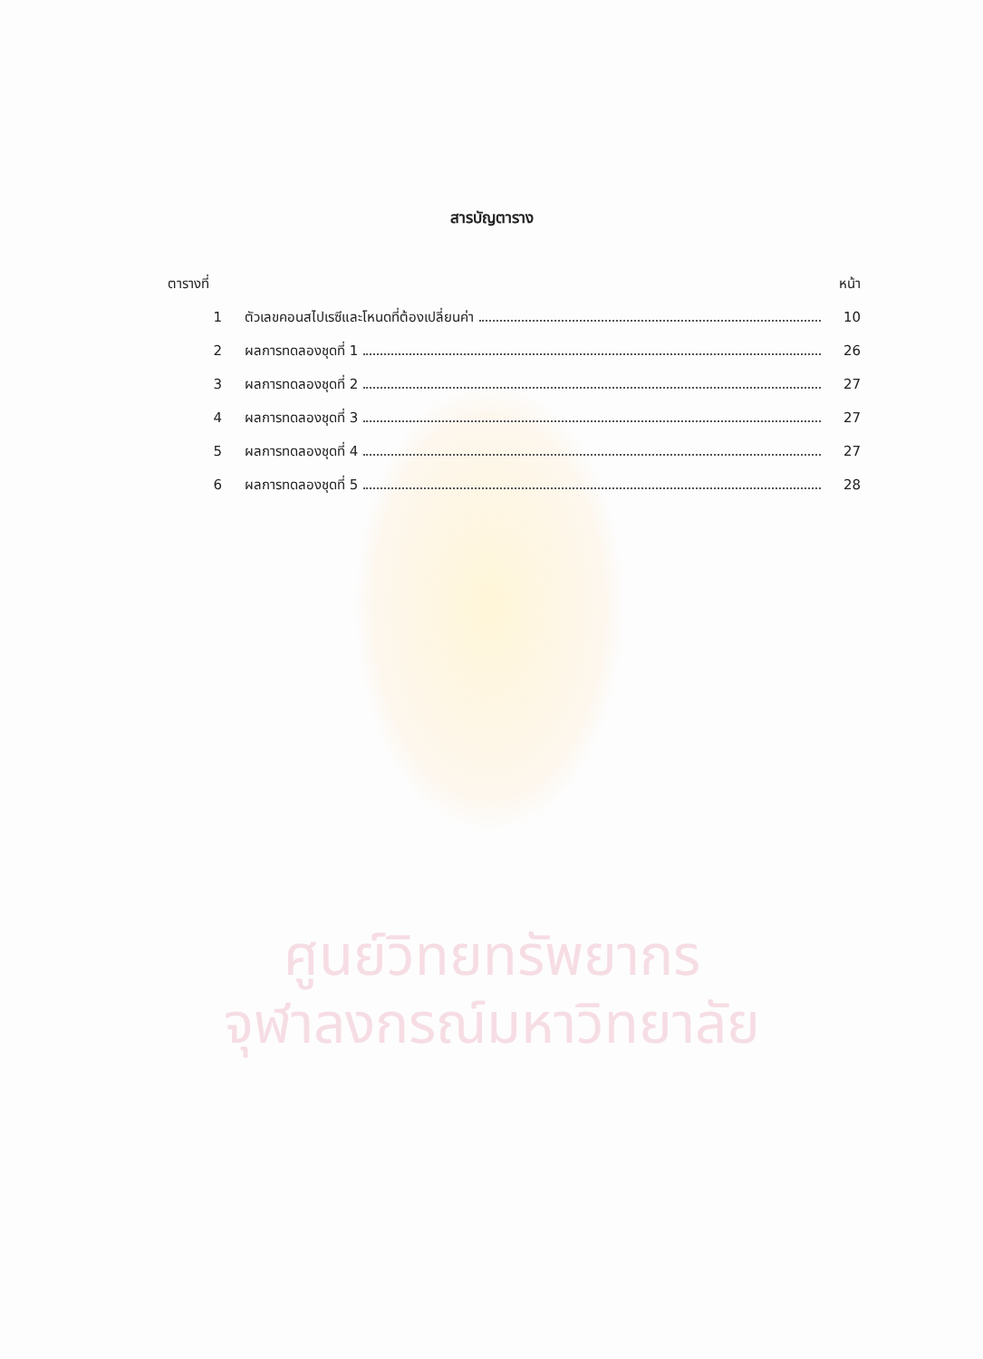ศูนย์วิทยทรัพยากร
จุฬาลงกรณ์มหาวิทยาลัย
สารบัญตาราง
ตารางที่ หน้า
1 ตัวเลขคอนสไปเรซีและโหนดที่ต้องเปลี่ยนค่า 10
2 ผลการทดลองชุดที่ 1 26
3 ผลการทดลองชุดที่ 2 27
4 ผลการทดลองชุดที่ 3 27
5 ผลการทดลองชุดที่ 4 27
6 ผลการทดลองชุดที่ 5 28